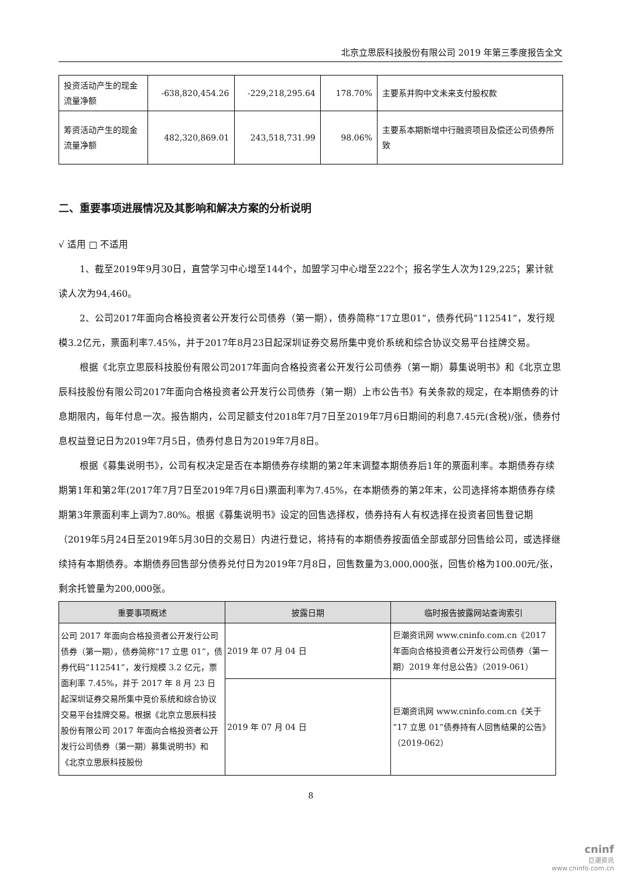北京立思辰科技股份有限公司 2019 年第三季度报告全文
| 投资活动产生的现金流量净额 | -638,820,454.26 | -229,218,295.64 | 178.70% | 主要系并购中文未来支付股权款 |
| 筹资活动产生的现金流量净额 | 482,320,869.01 | 243,518,731.99 | 98.06% | 主要系本期新增中行融资项目及偿还公司债券所致 |
二、重要事项进展情况及其影响和解决方案的分析说明
√ 适用 □ 不适用
1、截至2019年9月30日，直营学习中心增至144个，加盟学习中心增至222个；报名学生人次为129,225；累计就读人次为94,460。
2、公司2017年面向合格投资者公开发行公司债券（第一期），债券简称“17立思01”，债券代码“112541”，发行规模3.2亿元，票面利率7.45%，并于2017年8月23日起深圳证券交易所集中竞价系统和综合协议交易平台挂牌交易。
根据《北京立思辰科技股份有限公司2017年面向合格投资者公开发行公司债券（第一期）募集说明书》和《北京立思辰科技股份有限公司2017年面向合格投资者公开发行公司债券（第一期）上市公告书》有关条款的规定，在本期债券的计息期限内，每年付息一次。报告期内，公司足额支付2018年7月7日至2019年7月6日期间的利息7.45元(含税)/张，债券付息权益登记日为2019年7月5日，债券付息日为2019年7月8日。
根据《募集说明书》，公司有权决定是否在本期债券存续期的第2年末调整本期债券后1年的票面利率。本期债券存续期第1年和第2年(2017年7月7日至2019年7月6日)票面利率为7.45%，在本期债券的第2年末，公司选择将本期债券存续期第3年票面利率上调为7.80%。根据《募集说明书》设定的回售选择权，债券持有人有权选择在投资者回售登记期（2019年5月24日至2019年5月30日的交易日）内进行登记，将持有的本期债券按面值全部或部分回售给公司，或选择继续持有本期债券。本期债券回售部分债券兑付日为2019年7月8日，回售数量为3,000,000张，回售价格为100.00元/张，剩余托管量为200,000张。
| 重要事项概述 | 披露日期 | 临时报告披露网站查询索引 |
| --- | --- | --- |
| 公司 2017 年面向合格投资者公开发行公司债券（第一期），债券简称“17 立思 01”，债券代码“112541”，发行规模 3.2 亿元，票面利率 7.45%，并于 2017 年 8 月 23 日起深圳证券交易所集中竞价系统和综合协议交易平台挂牌交易。根据《北京立思辰科技股份有限公司 2017 年面向合格投资者公开发行公司债券（第一期）募集说明书》和《北京立思辰科技股份 | 2019 年 07 月 04 日 | 巨潮资讯网 www.cninfo.com.cn《2017 年面向合格投资者公开发行公司债券（第一期）2019 年付息公告》（2019-061） |
| | 2019 年 07 月 04 日 | 巨潮资讯网 www.cninfo.com.cn《关于“17 立思 01”债券持有人回售结果的公告》（2019-062） |
8
cninf
巨潮资讯
www.cninfo.com.cn